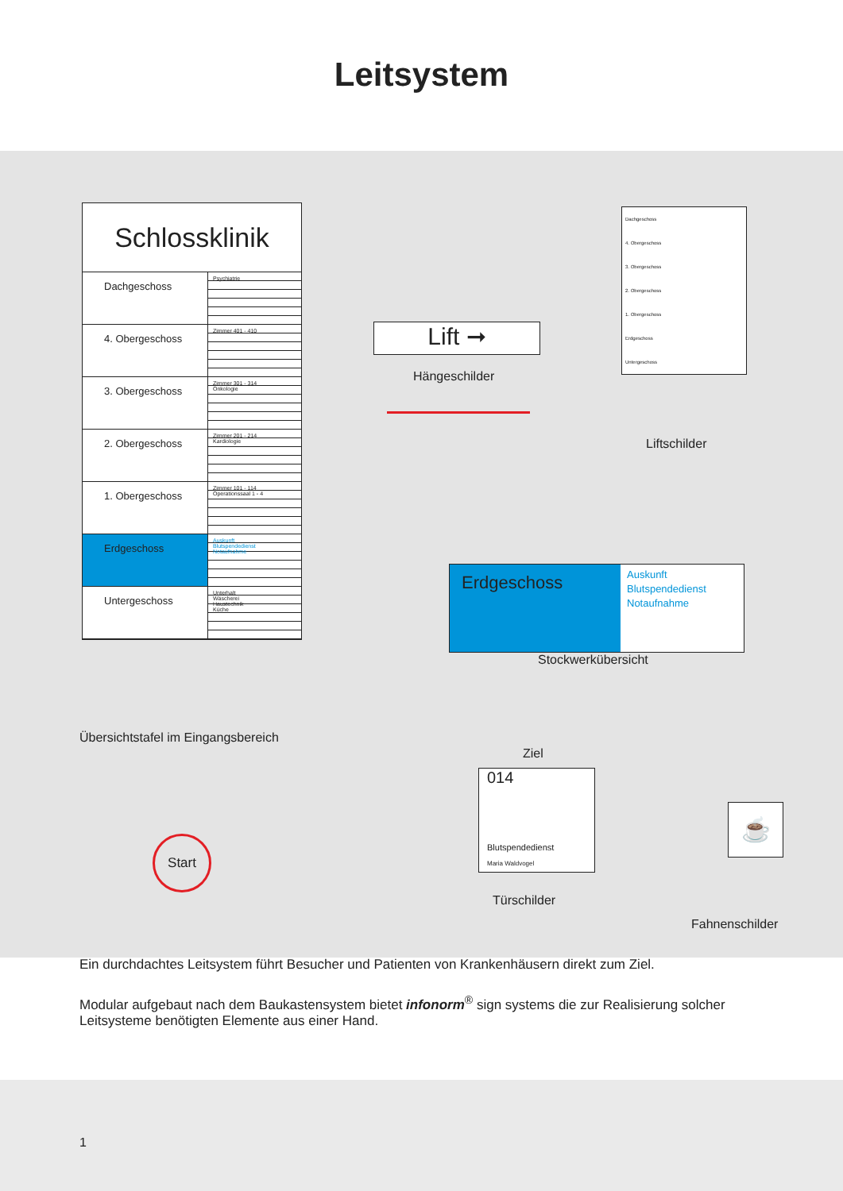Leitsystem
Schlossklinik
Dachgeschoss
Psychiatrie
4. Obergeschoss
Zimmer 401 - 410
3. Obergeschoss
Zimmer 301 - 314
Onkologie
2. Obergeschoss
Zimmer 201 - 214
Kardiologie
1. Obergeschoss
Zimmer 101 - 114
Operationssaal 1 - 4
Erdgeschoss
Auskunft
Blutspendedienst
Notaufnahme
Untergeschoss
Unterhalt
Wäscherei
Haustechnik
Küche
Lift ➞
Hängeschilder
Dachgeschoss
4. Obergeschoss
3. Obergeschoss
2. Obergeschoss
1. Obergeschoss
Erdgeschoss
Untergeschoss
Liftschilder
Erdgeschoss
Auskunft
Blutspendedienst
Notaufnahme
Stockwerkübersicht
Übersichtstafel im Eingangsbereich
Ziel
014
Blutspendedienst
Maria Waldvogel
Türschilder
☕
Fahnenschilder
Start
Ein durchdachtes Leitsystem führt Besucher und Patienten von Krankenhäusern direkt zum Ziel.
Modular aufgebaut nach dem Baukastensystem bietet infonorm<sup>®</sup> sign systems die zur Realisierung solcher Leitsysteme benötigten Elemente aus einer Hand.
1